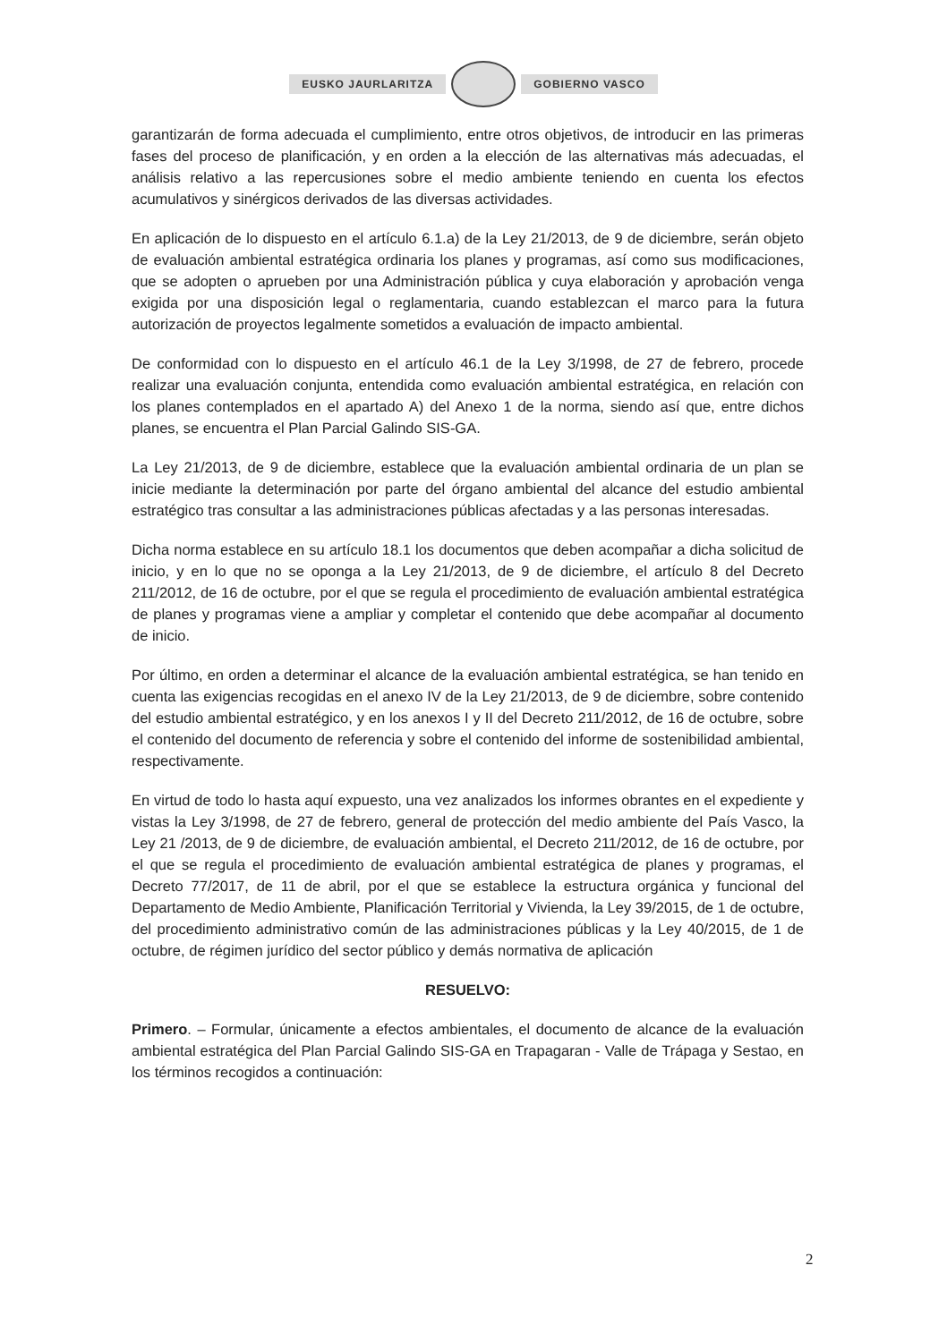EUSKO JAURLARITZA GOBIERNO VASCO
garantizarán de forma adecuada el cumplimiento, entre otros objetivos, de introducir en las primeras fases del proceso de planificación, y en orden a la elección de las alternativas más adecuadas, el análisis relativo a las repercusiones sobre el medio ambiente teniendo en cuenta los efectos acumulativos y sinérgicos derivados de las diversas actividades.
En aplicación de lo dispuesto en el artículo 6.1.a) de la Ley 21/2013, de 9 de diciembre, serán objeto de evaluación ambiental estratégica ordinaria los planes y programas, así como sus modificaciones, que se adopten o aprueben por una Administración pública y cuya elaboración y aprobación venga exigida por una disposición legal o reglamentaria, cuando establezcan el marco para la futura autorización de proyectos legalmente sometidos a evaluación de impacto ambiental.
De conformidad con lo dispuesto en el artículo 46.1 de la Ley 3/1998, de 27 de febrero, procede realizar una evaluación conjunta, entendida como evaluación ambiental estratégica, en relación con los planes contemplados en el apartado A) del Anexo 1 de la norma, siendo así que, entre dichos planes, se encuentra el Plan Parcial Galindo SIS-GA.
La Ley 21/2013, de 9 de diciembre, establece que la evaluación ambiental ordinaria de un plan se inicie mediante la determinación por parte del órgano ambiental del alcance del estudio ambiental estratégico tras consultar a las administraciones públicas afectadas y a las personas interesadas.
Dicha norma establece en su artículo 18.1 los documentos que deben acompañar a dicha solicitud de inicio, y en lo que no se oponga a la Ley 21/2013, de 9 de diciembre, el artículo 8 del Decreto 211/2012, de 16 de octubre, por el que se regula el procedimiento de evaluación ambiental estratégica de planes y programas viene a ampliar y completar el contenido que debe acompañar al documento de inicio.
Por último, en orden a determinar el alcance de la evaluación ambiental estratégica, se han tenido en cuenta las exigencias recogidas en el anexo IV de la Ley 21/2013, de 9 de diciembre, sobre contenido del estudio ambiental estratégico, y en los anexos I y II del Decreto 211/2012, de 16 de octubre, sobre el contenido del documento de referencia y sobre el contenido del informe de sostenibilidad ambiental, respectivamente.
En virtud de todo lo hasta aquí expuesto, una vez analizados los informes obrantes en el expediente y vistas la Ley 3/1998, de 27 de febrero, general de protección del medio ambiente del País Vasco, la Ley 21 /2013, de 9 de diciembre, de evaluación ambiental, el Decreto 211/2012, de 16 de octubre, por el que se regula el procedimiento de evaluación ambiental estratégica de planes y programas, el Decreto 77/2017, de 11 de abril, por el que se establece la estructura orgánica y funcional del Departamento de Medio Ambiente, Planificación Territorial y Vivienda, la Ley 39/2015, de 1 de octubre, del procedimiento administrativo común de las administraciones públicas y la Ley 40/2015, de 1 de octubre, de régimen jurídico del sector público y demás normativa de aplicación
RESUELVO:
Primero. – Formular, únicamente a efectos ambientales, el documento de alcance de la evaluación ambiental estratégica del Plan Parcial Galindo SIS-GA en Trapagaran - Valle de Trápaga y Sestao, en los términos recogidos a continuación:
2